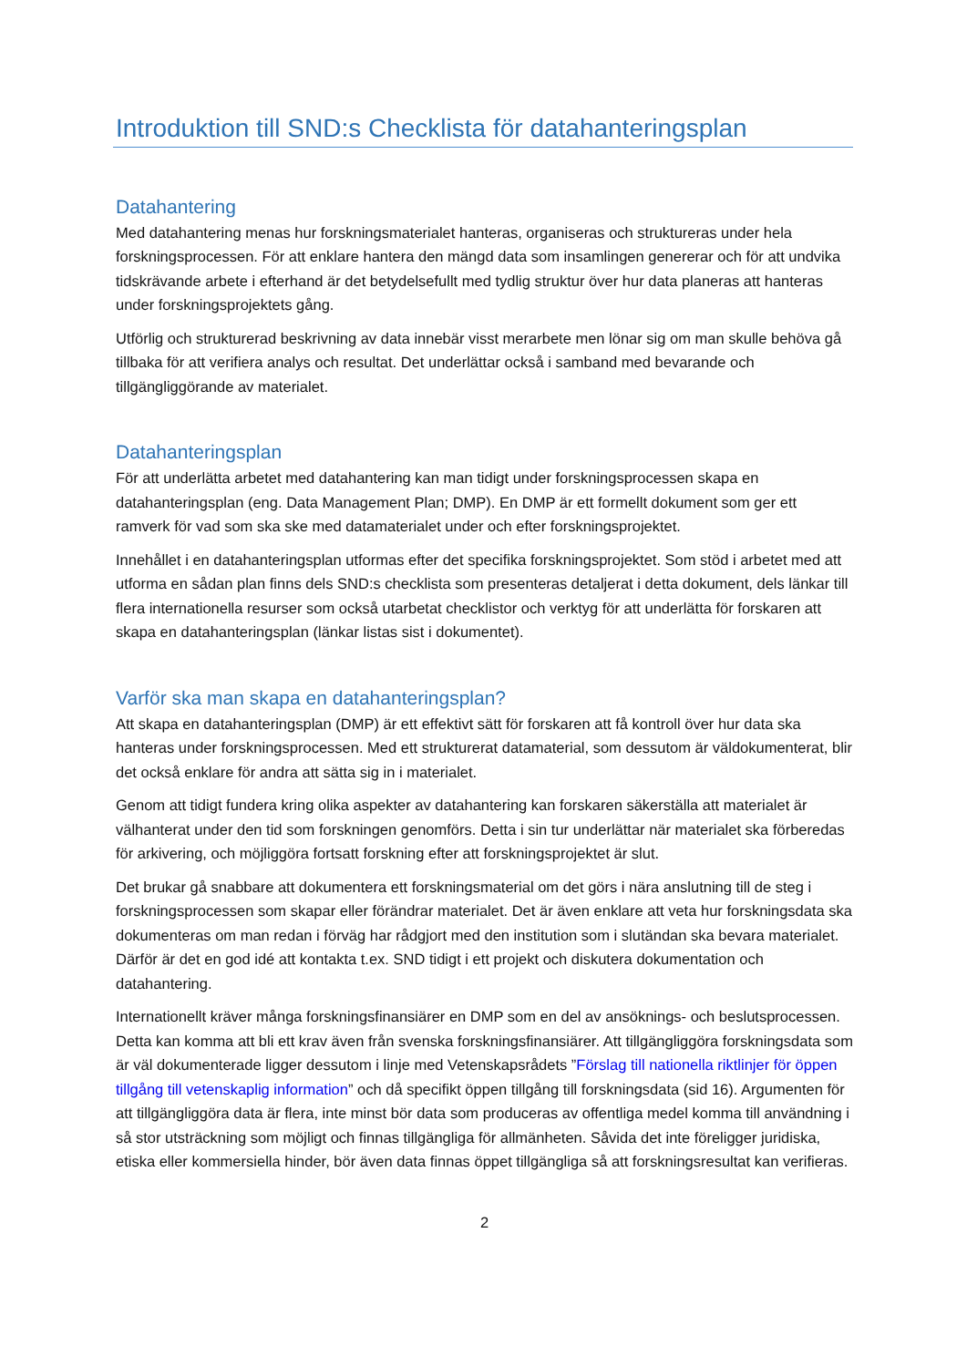Introduktion till SND:s Checklista för datahanteringsplan
Datahantering
Med datahantering menas hur forskningsmaterialet hanteras, organiseras och struktureras under hela forskningsprocessen. För att enklare hantera den mängd data som insamlingen genererar och för att undvika tidskrävande arbete i efterhand är det betydelsefullt med tydlig struktur över hur data planeras att hanteras under forskningsprojektets gång.
Utförlig och strukturerad beskrivning av data innebär visst merarbete men lönar sig om man skulle behöva gå tillbaka för att verifiera analys och resultat. Det underlättar också i samband med bevarande och tillgängliggörande av materialet.
Datahanteringsplan
För att underlätta arbetet med datahantering kan man tidigt under forskningsprocessen skapa en datahanteringsplan (eng. Data Management Plan; DMP). En DMP är ett formellt dokument som ger ett ramverk för vad som ska ske med datamaterialet under och efter forskningsprojektet.
Innehållet i en datahanteringsplan utformas efter det specifika forskningsprojektet. Som stöd i arbetet med att utforma en sådan plan finns dels SND:s checklista som presenteras detaljerat i detta dokument, dels länkar till flera internationella resurser som också utarbetat checklistor och verktyg för att underlätta för forskaren att skapa en datahanteringsplan (länkar listas sist i dokumentet).
Varför ska man skapa en datahanteringsplan?
Att skapa en datahanteringsplan (DMP) är ett effektivt sätt för forskaren att få kontroll över hur data ska hanteras under forskningsprocessen. Med ett strukturerat datamaterial, som dessutom är väldokumenterat, blir det också enklare för andra att sätta sig in i materialet.
Genom att tidigt fundera kring olika aspekter av datahantering kan forskaren säkerställa att materialet är välhanterat under den tid som forskningen genomförs. Detta i sin tur underlättar när materialet ska förberedas för arkivering, och möjliggöra fortsatt forskning efter att forskningsprojektet är slut.
Det brukar gå snabbare att dokumentera ett forskningsmaterial om det görs i nära anslutning till de steg i forskningsprocessen som skapar eller förändrar materialet. Det är även enklare att veta hur forskningsdata ska dokumenteras om man redan i förväg har rådgjort med den institution som i slutändan ska bevara materialet. Därför är det en god idé att kontakta t.ex. SND tidigt i ett projekt och diskutera dokumentation och datahantering.
Internationellt kräver många forskningsfinansiärer en DMP som en del av ansöknings- och beslutsprocessen. Detta kan komma att bli ett krav även från svenska forskningsfinansiärer. Att tillgängliggöra forskningsdata som är väl dokumenterade ligger dessutom i linje med Vetenskapsrådets ”Förslag till nationella riktlinjer för öppen tillgång till vetenskaplig information” och då specifikt öppen tillgång till forskningsdata (sid 16). Argumenten för att tillgängliggöra data är flera, inte minst bör data som produceras av offentliga medel komma till användning i så stor utsträckning som möjligt och finnas tillgängliga för allmänheten. Såvida det inte föreligger juridiska, etiska eller kommersiella hinder, bör även data finnas öppet tillgängliga så att forskningsresultat kan verifieras.
2